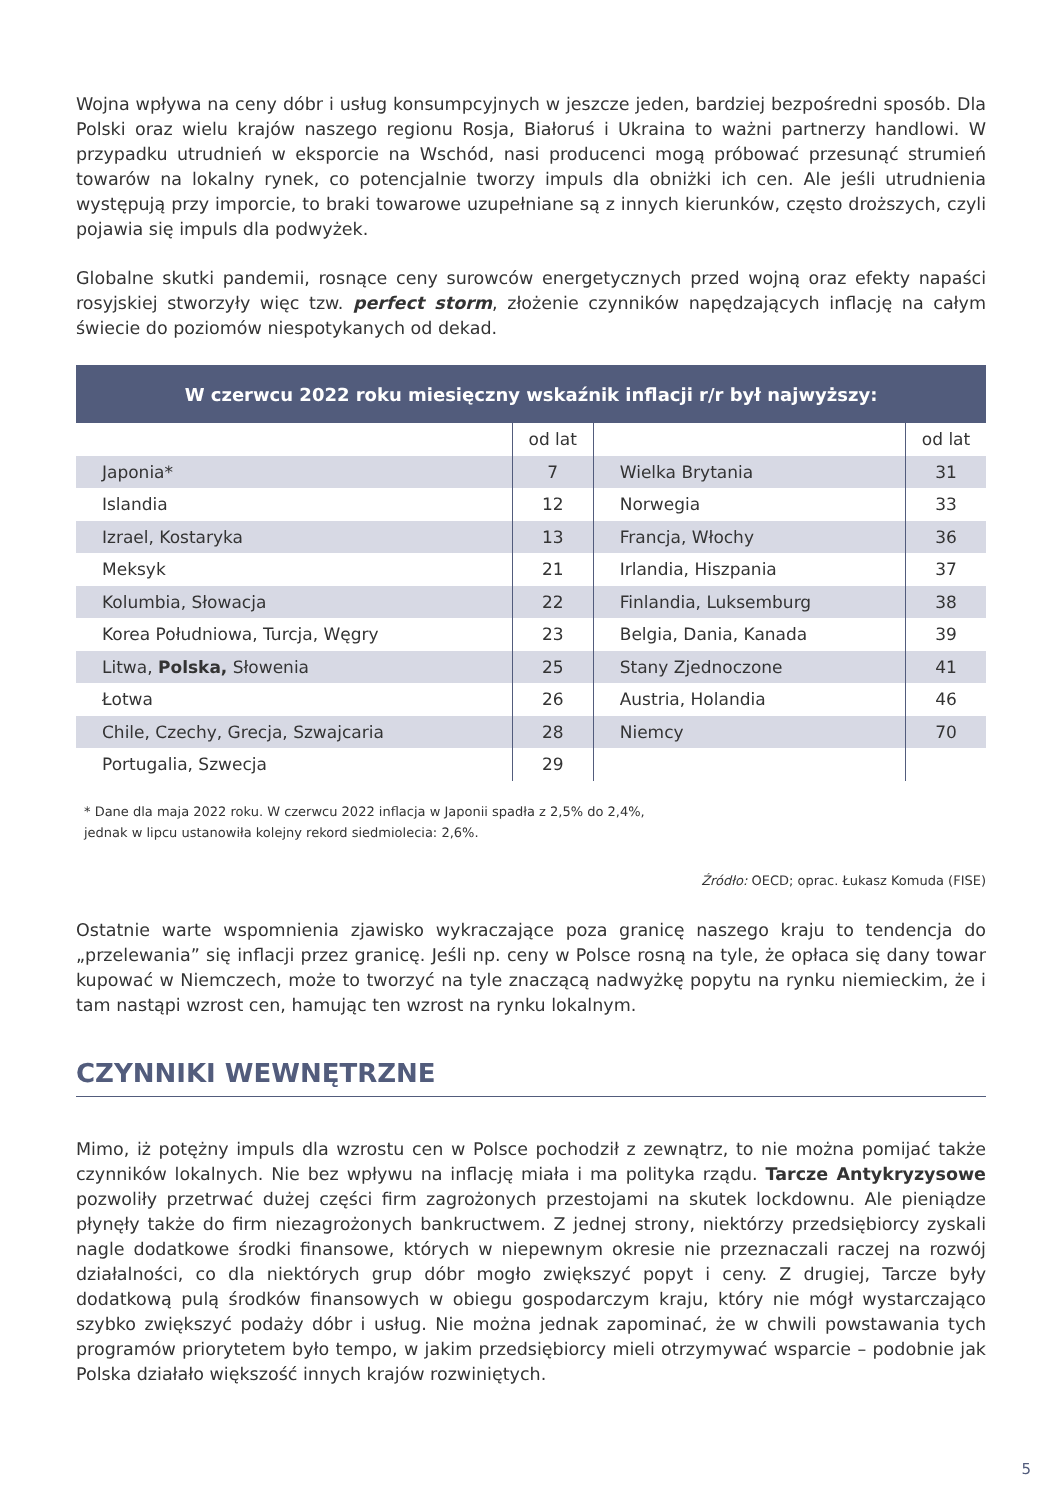Wojna wpływa na ceny dóbr i usług konsumpcyjnych w jeszcze jeden, bardziej bezpośredni sposób. Dla Polski oraz wielu krajów naszego regionu Rosja, Białoruś i Ukraina to ważni partnerzy handlowi. W przypadku utrudnień w eksporcie na Wschód, nasi producenci mogą próbować przesunąć strumień towarów na lokalny rynek, co potencjalnie tworzy impuls dla obniżki ich cen. Ale jeśli utrudnienia występują przy imporcie, to braki towarowe uzupełniane są z innych kierunków, często droższych, czyli pojawia się impuls dla podwyżek.
Globalne skutki pandemii, rosnące ceny surowców energetycznych przed wojną oraz efekty napaści rosyjskiej stworzyły więc tzw. perfect storm, złożenie czynników napędzających inflację na całym świecie do poziomów niespotykanych od dekad.
| W czerwcu 2022 roku miesięczny wskaźnik inflacji r/r był najwyższy: | | | |
| --- | --- | --- | --- |
| | od lat | | od lat |
| Japonia* | 7 | Wielka Brytania | 31 |
| Islandia | 12 | Norwegia | 33 |
| Izrael, Kostaryka | 13 | Francja, Włochy | 36 |
| Meksyk | 21 | Irlandia, Hiszpania | 37 |
| Kolumbia, Słowacja | 22 | Finlandia, Luksemburg | 38 |
| Korea Południowa, Turcja, Węgry | 23 | Belgia, Dania, Kanada | 39 |
| Litwa, Polska, Słowenia | 25 | Stany Zjednoczone | 41 |
| Łotwa | 26 | Austria, Holandia | 46 |
| Chile, Czechy, Grecja, Szwajcaria | 28 | Niemcy | 70 |
| Portugalia, Szwecja | 29 | | |
* Dane dla maja 2022 roku. W czerwcu 2022 inflacja w Japonii spadła z 2,5% do 2,4%,
jednak w lipcu ustanowiła kolejny rekord siedmiolecia: 2,6%.
Źródło: OECD; oprac. Łukasz Komuda (FISE)
Ostatnie warte wspomnienia zjawisko wykraczające poza granicę naszego kraju to tendencja do „przelewania” się inflacji przez granicę. Jeśli np. ceny w Polsce rosną na tyle, że opłaca się dany towar kupować w Niemczech, może to tworzyć na tyle znaczącą nadwyżkę popytu na rynku niemieckim, że i tam nastąpi wzrost cen, hamując ten wzrost na rynku lokalnym.
CZYNNIKI WEWNĘTRZNE
Mimo, iż potężny impuls dla wzrostu cen w Polsce pochodził z zewnątrz, to nie można pomijać także czynników lokalnych. Nie bez wpływu na inflację miała i ma polityka rządu. Tarcze Antykryzysowe pozwoliły przetrwać dużej części firm zagrożonych przestojami na skutek lockdownu. Ale pieniądze płynęły także do firm niezagrożonych bankructwem. Z jednej strony, niektórzy przedsiębiorcy zyskali nagle dodatkowe środki finansowe, których w niepewnym okresie nie przeznaczali raczej na rozwój działalności, co dla niektórych grup dóbr mogło zwiększyć popyt i ceny. Z drugiej, Tarcze były dodatkową pulą środków finansowych w obiegu gospodarczym kraju, który nie mógł wystarczająco szybko zwiększyć podaży dóbr i usług. Nie można jednak zapominać, że w chwili powstawania tych programów priorytetem było tempo, w jakim przedsiębiorcy mieli otrzymywać wsparcie – podobnie jak Polska działało większość innych krajów rozwiniętych.
5